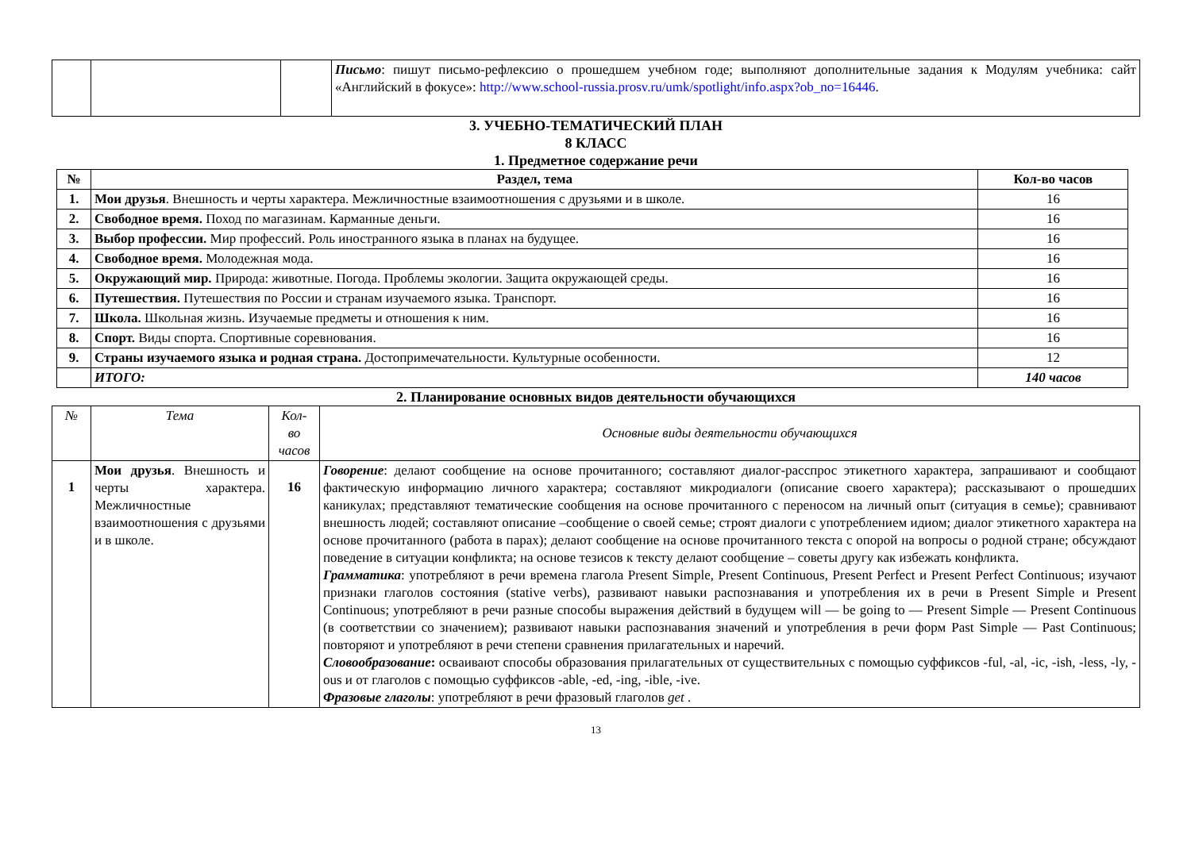| | | | Письмо : пишут письмо-рефлексию о прошедшем учебном годе; выполняют дополнительные задания к Модулям учебника: сайт «Английский в фокусе»: http://www.school-russia.prosv.ru/umk/spotlight/info.aspx?ob_no=16446 . |
3. УЧЕБНО-ТЕМАТИЧЕСКИЙ ПЛАН
8 КЛАСС
1. Предметное содержание речи
| № | Раздел, тема | Кол-во часов |
| --- | --- | --- |
| 1. | Мои друзья . Внешность и черты характера. Межличностные взаимоотношения с друзьями и в школе. | 16 |
| 2. | Свободное время. Поход по магазинам. Карманные деньги. | 16 |
| 3. | Выбор профессии. Мир профессий. Роль иностранного языка в планах на будущее. | 16 |
| 4. | Свободное время. Молодежная мода. | 16 |
| 5. | Окружающий мир. Природа: животные. Погода. Проблемы экологии. Защита окружающей среды. | 16 |
| 6. | Путешествия. Путешествия по России и странам изучаемого языка. Транспорт. | 16 |
| 7. | Школа. Школьная жизнь. Изучаемые предметы и отношения к ним. | 16 |
| 8. | Спорт. Виды спорта. Спортивные соревнования. | 16 |
| 9. | Страны изучаемого языка и родная страна. Достопримечательности. Культурные особенности. | 12 |
| | ИТОГО: | 140 часов |
2. Планирование основных видов деятельности обучающихся
| № | Тема | Кол- во часов | Основные виды деятельности обучающихся |
| 1 | Мои друзья . Внешность и черты характера. Межличностные взаимоотношения с друзьями и в школе. | 16 | Говорение : делают сообщение на основе прочитанного; составляют диалог-расспрос этикетного характера, запрашивают и сообщают фактическую информацию личного характера; составляют микродиалоги (описание своего характера); рассказывают о прошедших каникулах; представляют тематические сообщения на основе прочитанного с переносом на личный опыт (ситуация в семье); сравнивают внешность людей; составляют описание –сообщение о своей семье; строят диалоги с употреблением идиом; диалог этикетного характера на основе прочитанного (работа в парах); делают сообщение на основе прочитанного текста с опорой на вопросы о родной стране; обсуждают поведение в ситуации конфликта; на основе тезисов к тексту делают сообщение – советы другу как избежать конфликта. Грамматика : употребляют в речи времена глагола Present Simple, Present Continuous, Present Perfect и Present Perfect Continuous; изучают признаки глаголов состояния (stative verbs), развивают навыки распознавания и употребления их в речи в Present Simple и Present Continuous; употребляют в речи разные способы выражения действий в будущем will — be going to — Present Simple — Present Continuous (в соответствии со значением); развивают навыки распознавания значений и употребления в речи форм Past Simple — Past Continuous; повторяют и употребляют в речи степени сравнения прилагательных и наречий. Словообразование : осваивают способы образования прилагательных от существительных с помощью суффиксов -ful, -al, -ic, -ish, -less, -ly, -ous и от глаголов с помощью суффиксов -able, -ed, -ing, -ible, -ive. Фразовые глаголы : употребляют в речи фразовый глаголов get . |
13